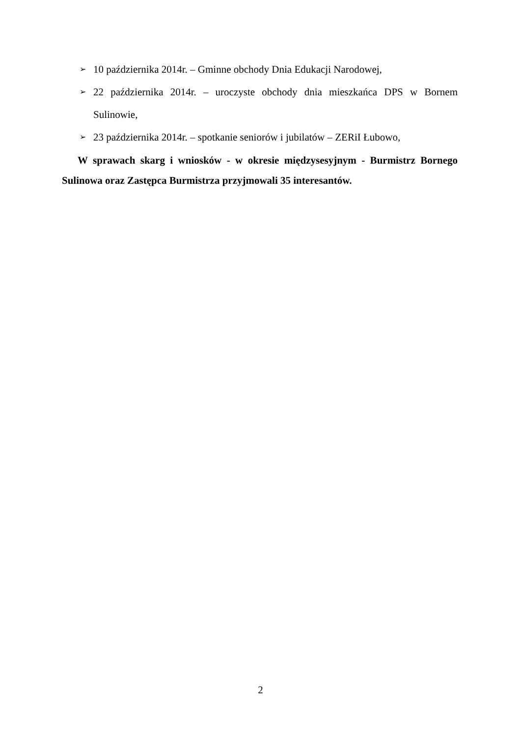➢ 10 października 2014r. – Gminne obchody Dnia Edukacji Narodowej,
➢ 22 października 2014r. – uroczyste obchody dnia mieszkańca DPS w Bornem Sulinowie,
➢ 23 października 2014r. – spotkanie seniorów i jubilatów – ZERiI Łubowo,
W sprawach skarg i wniosków - w okresie międzysesyjnym - Burmistrz Bornego Sulinowa oraz Zastępca Burmistrza przyjmowali 35 interesantów.
2